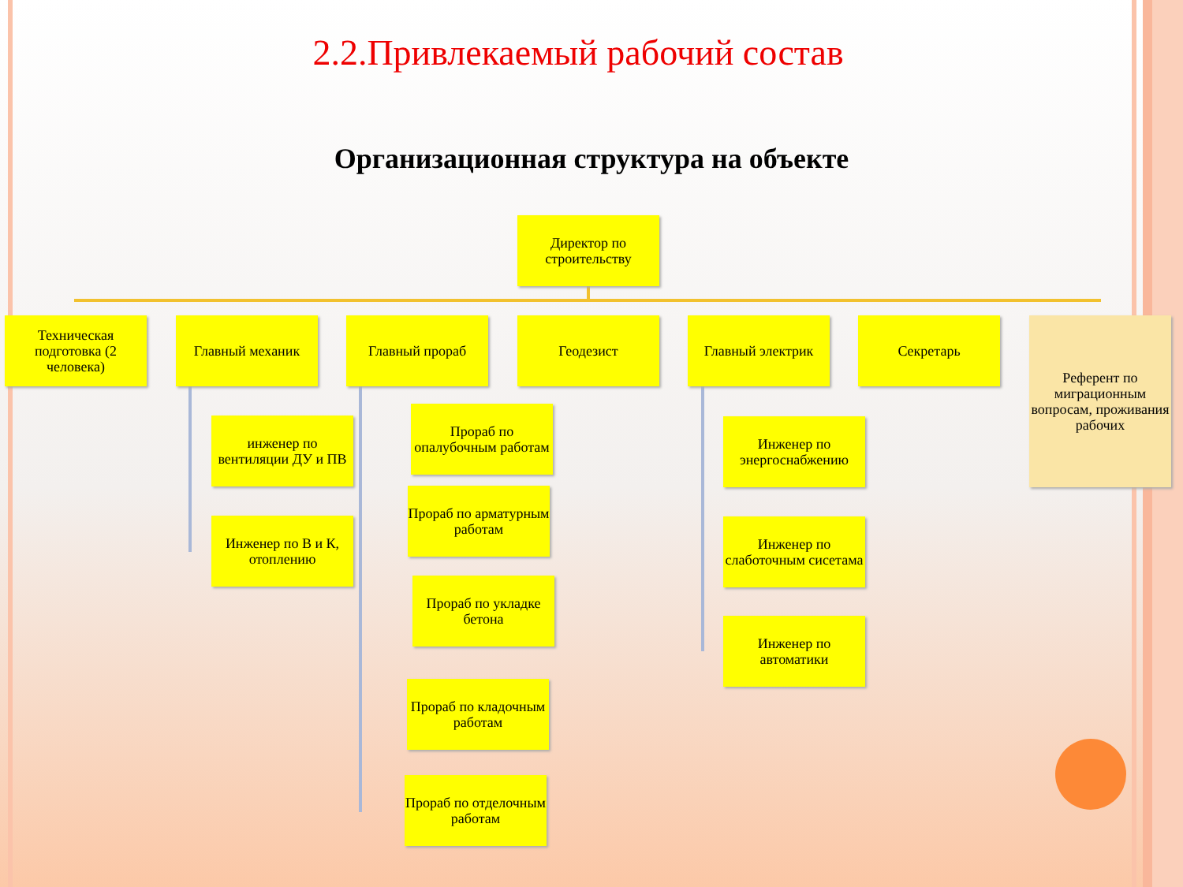2.2.Привлекаемый рабочий состав
Организационная структура на объекте
Директор по строительству
Техническая подготовка (2 человека)
Главный механик Главный прораб Геодезист Главный электрик Секретарь
Референт по миграционным вопросам, проживания рабочих
инженер по вентиляции ДУ и ПВ
Инженер по В и К, отоплению
Прораб по опалубочным работам
Прораб по арматурным работам
Прораб по укладке бетона
Прораб по кладочным работам
Прораб по отделочным работам
Инженер по энергоснабжению
Инженер по слаботочным сисетама
Инженер по автоматики